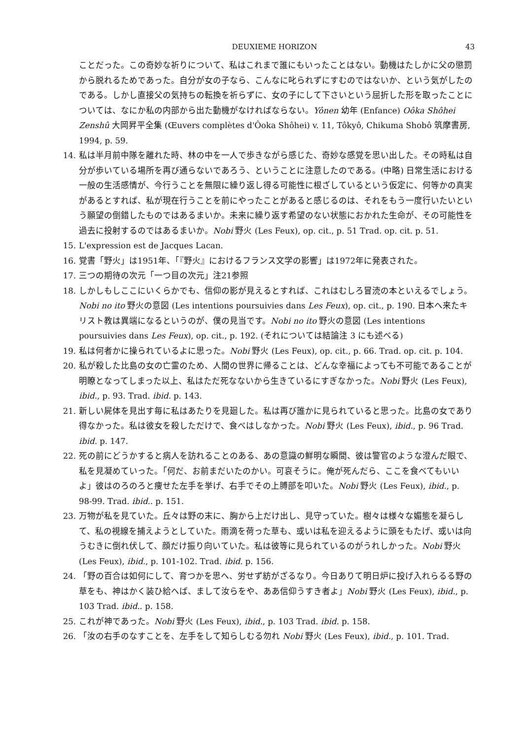DEUXIEME HORIZON 43
ことだった。この奇妙な祈りについて、私はこれまで誰にもいったことはない。動機はたしかに父の懲罰から脱れるためであった。自分が女の子なら、こんなに叱られずにすむのではないか、という気がしたのである。しかし直接父の気持ちの転換を祈らずに、女の子にして下さいという屈折した形を取ったことについては、なにか私の内部から出た動機がなければならない。Yônen 幼年 (Enfance) Oôka Shôhei Zenshû 大岡昇平全集 (Œuvers complètes d'Ôoka Shôhei) v. 11, Tôkyô, Chikuma Shobô 筑摩書房, 1994, p. 59.
14. 私は半月前中隊を離れた時、林の中を一人で歩きながら感じた、奇妙な感覚を思い出した。その時私は自分が歩いている場所を再び通らないであろう、ということに注意したのである。(中略) 日常生活における一般の生活感情が、今行うことを無限に繰り返し得る可能性に根ざしているという仮定に、何等かの真実があるとすれば、私が現在行うことを前にやったことがあると感じるのは、それをもう一度行いたいという願望の倒錯したものではあるまいか。未来に繰り返す希望のない状態におかれた生命が、その可能性を過去に投射するのではあるまいか。Nobi 野火 (Les Feux), op. cit., p. 51 Trad. op. cit. p. 51.
15. L'expression est de Jacques Lacan.
16. 覚書「野火」は1951年、「『野火』におけるフランス文学の影響」は1972年に発表された。
17. 三つの期待の次元「一つ目の次元」注21参照
18. しかしもしここにいくらかでも、信仰の影が見えるとすれば、これはむしろ冒涜の本といえるでしょう。Nobi no ito 野火の意図 (Les intentions poursuivies dans Les Feux), op. cit., p. 190. 日本へ来たキリスト教は異端になるというのが、僕の見当です。Nobi no ito 野火の意図 (Les intentions poursuivies dans Les Feux), op. cit., p. 192. (それについては結論注 3 にも述べる)
19. 私は何者かに操られているよに思った。Nobi 野火 (Les Feux), op. cit., p. 66. Trad. op. cit. p. 104.
20. 私が殺した比島の女の亡霊のため、人間の世界に帰ることは、どんな幸福によっても不可能であることが明瞭となってしまった以上、私はただ死なないから生きているにすぎなかった。Nobi 野火 (Les Feux), ibid., p. 93. Trad. ibid. p. 143.
21. 新しい屍体を見出す毎に私はあたりを見廻した。私は再び誰かに見られていると思った。比島の女であり得なかった。私は彼女を殺しただけで、食べはしなかった。Nobi 野火 (Les Feux), ibid., p. 96 Trad. ibid. p. 147.
22. 死の前にどうかすると病人を訪れることのある、あの意識の鮮明な瞬間、彼は警官のような澄んだ眼で、私を見凝めていった。「何だ、お前まだいたのかい。可哀そうに。俺が死んだら、ここを食べてもいいよ」彼はのろのろと痩せた左手を挙げ、右手でその上膊部を叩いた。Nobi 野火 (Les Feux), ibid., p. 98-99. Trad. ibid.. p. 151.
23. 万物が私を見ていた。丘々は野の末に、胸から上だけ出し、見守っていた。樹々は様々な媚態を凝らして、私の視線を捕えようとしていた。雨滴を荷った草も、或いは私を迎えるように頭をもたげ、或いは向うむきに倒れ伏して、顔だけ振り向いていた。私は彼等に見られているのがうれしかった。Nobi 野火 (Les Feux), ibid., p. 101-102. Trad. ibid. p. 156.
24. 「野の百合は如何にして、育つかを思へ、労せず紡がざるなり。今日ありて明日炉に投げ入れらるる野の草をも、神はかく装ひ給へば、まして汝らをや、ああ信仰うすき者よ」Nobi 野火 (Les Feux), ibid., p. 103 Trad. ibid.. p. 158.
25. これが神であった。Nobi 野火 (Les Feux), ibid., p. 103 Trad. ibid. p. 158.
26. 「汝の右手のなすことを、左手をして知らしむる勿れ Nobi 野火 (Les Feux), ibid., p. 101. Trad.